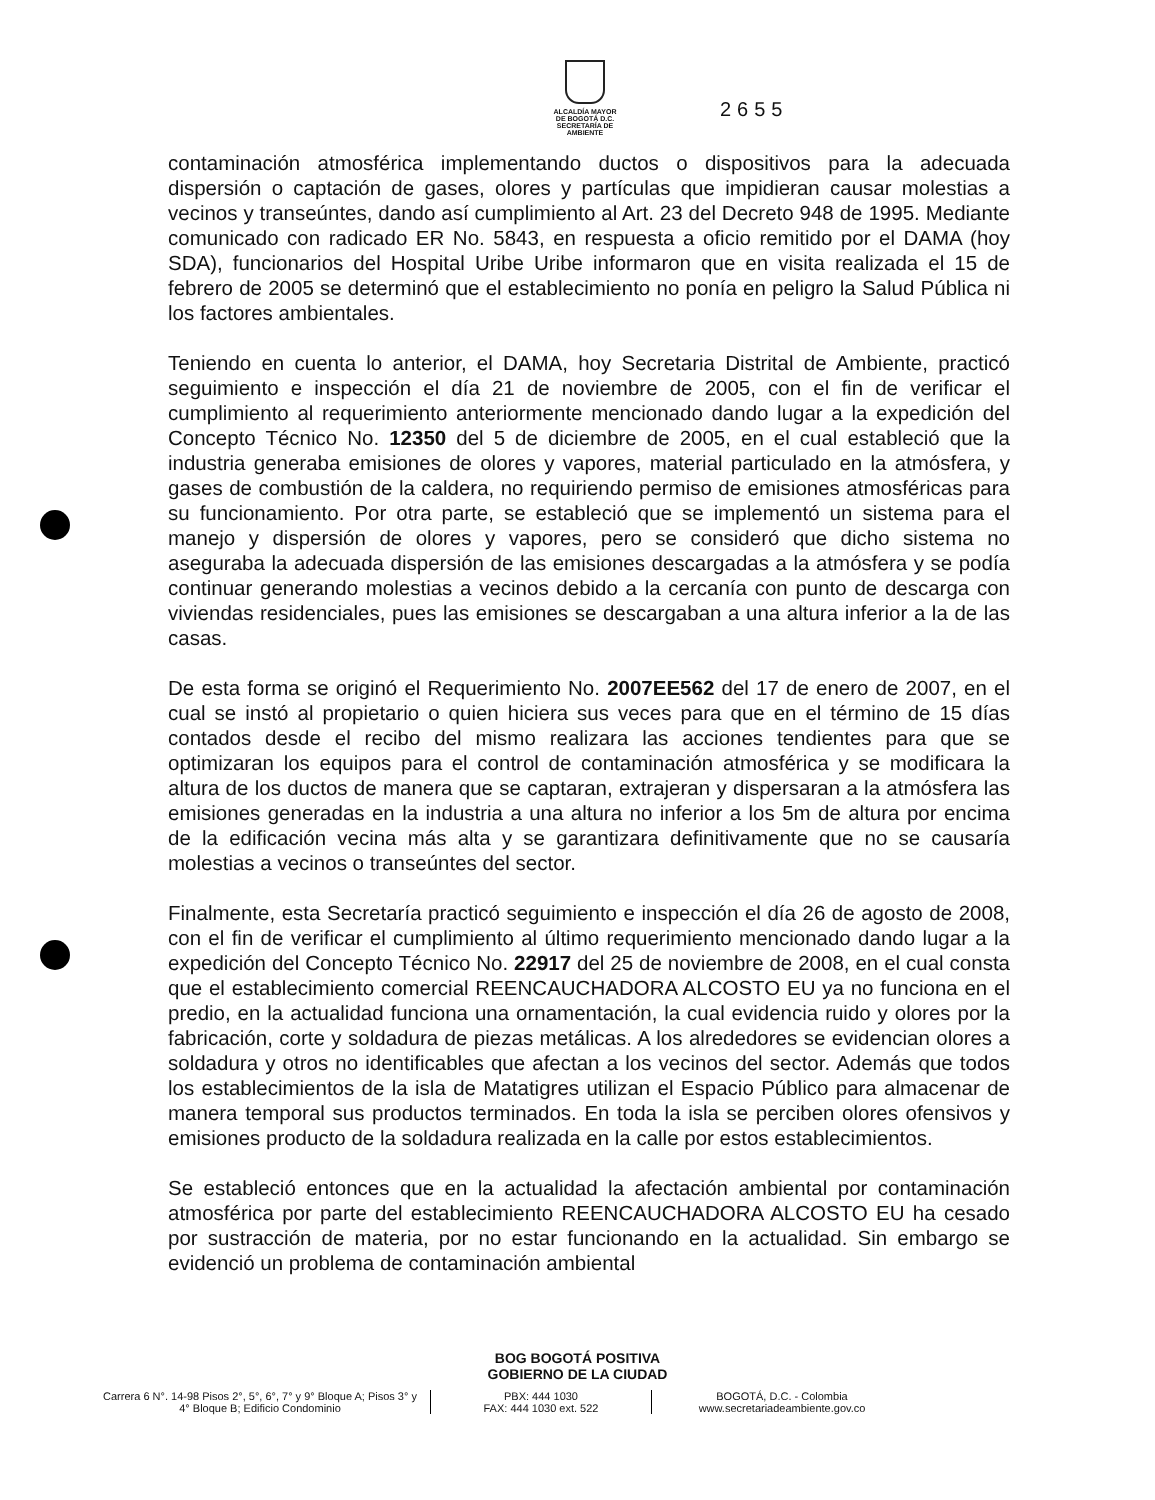ALCALDÍA MAYOR
DE BOGOTÁ D.C.
SECRETARÍA DE AMBIENTE
2655
contaminación atmosférica implementando ductos o dispositivos para la adecuada dispersión o captación de gases, olores y partículas que impidieran causar molestias a vecinos y transeúntes, dando así cumplimiento al Art. 23 del Decreto 948 de 1995. Mediante comunicado con radicado ER No. 5843, en respuesta a oficio remitido por el DAMA (hoy SDA), funcionarios del Hospital Uribe Uribe informaron que en visita realizada el 15 de febrero de 2005 se determinó que el establecimiento no ponía en peligro la Salud Pública ni los factores ambientales.
Teniendo en cuenta lo anterior, el DAMA, hoy Secretaria Distrital de Ambiente, practicó seguimiento e inspección el día 21 de noviembre de 2005, con el fin de verificar el cumplimiento al requerimiento anteriormente mencionado dando lugar a la expedición del Concepto Técnico No. 12350 del 5 de diciembre de 2005, en el cual estableció que la industria generaba emisiones de olores y vapores, material particulado en la atmósfera, y gases de combustión de la caldera, no requiriendo permiso de emisiones atmosféricas para su funcionamiento. Por otra parte, se estableció que se implementó un sistema para el manejo y dispersión de olores y vapores, pero se consideró que dicho sistema no aseguraba la adecuada dispersión de las emisiones descargadas a la atmósfera y se podía continuar generando molestias a vecinos debido a la cercanía con punto de descarga con viviendas residenciales, pues las emisiones se descargaban a una altura inferior a la de las casas.
De esta forma se originó el Requerimiento No. 2007EE562 del 17 de enero de 2007, en el cual se instó al propietario o quien hiciera sus veces para que en el término de 15 días contados desde el recibo del mismo realizara las acciones tendientes para que se optimizaran los equipos para el control de contaminación atmosférica y se modificara la altura de los ductos de manera que se captaran, extrajeran y dispersaran a la atmósfera las emisiones generadas en la industria a una altura no inferior a los 5m de altura por encima de la edificación vecina más alta y se garantizara definitivamente que no se causaría molestias a vecinos o transeúntes del sector.
Finalmente, esta Secretaría practicó seguimiento e inspección el día 26 de agosto de 2008, con el fin de verificar el cumplimiento al último requerimiento mencionado dando lugar a la expedición del Concepto Técnico No. 22917 del 25 de noviembre de 2008, en el cual consta que el establecimiento comercial REENCAUCHADORA ALCOSTO EU ya no funciona en el predio, en la actualidad funciona una ornamentación, la cual evidencia ruido y olores por la fabricación, corte y soldadura de piezas metálicas. A los alrededores se evidencian olores a soldadura y otros no identificables que afectan a los vecinos del sector. Además que todos los establecimientos de la isla de Matatigres utilizan el Espacio Público para almacenar de manera temporal sus productos terminados. En toda la isla se perciben olores ofensivos y emisiones producto de la soldadura realizada en la calle por estos establecimientos.
Se estableció entonces que en la actualidad la afectación ambiental por contaminación atmosférica por parte del establecimiento REENCAUCHADORA ALCOSTO EU ha cesado por sustracción de materia, por no estar funcionando en la actualidad. Sin embargo se evidenció un problema de contaminación ambiental
BOG BOGOTÁ POSITIVA
GOBIERNO DE LA CIUDAD
Carrera 6 N°. 14-98 Pisos 2°, 5°, 6°, 7° y 9° Bloque A; Pisos 3° y 4° Bloque B; Edificio Condominio
PBX: 444 1030
FAX: 444 1030 ext. 522
BOGOTÁ, D.C. - Colombia
www.secretariadeambiente.gov.co